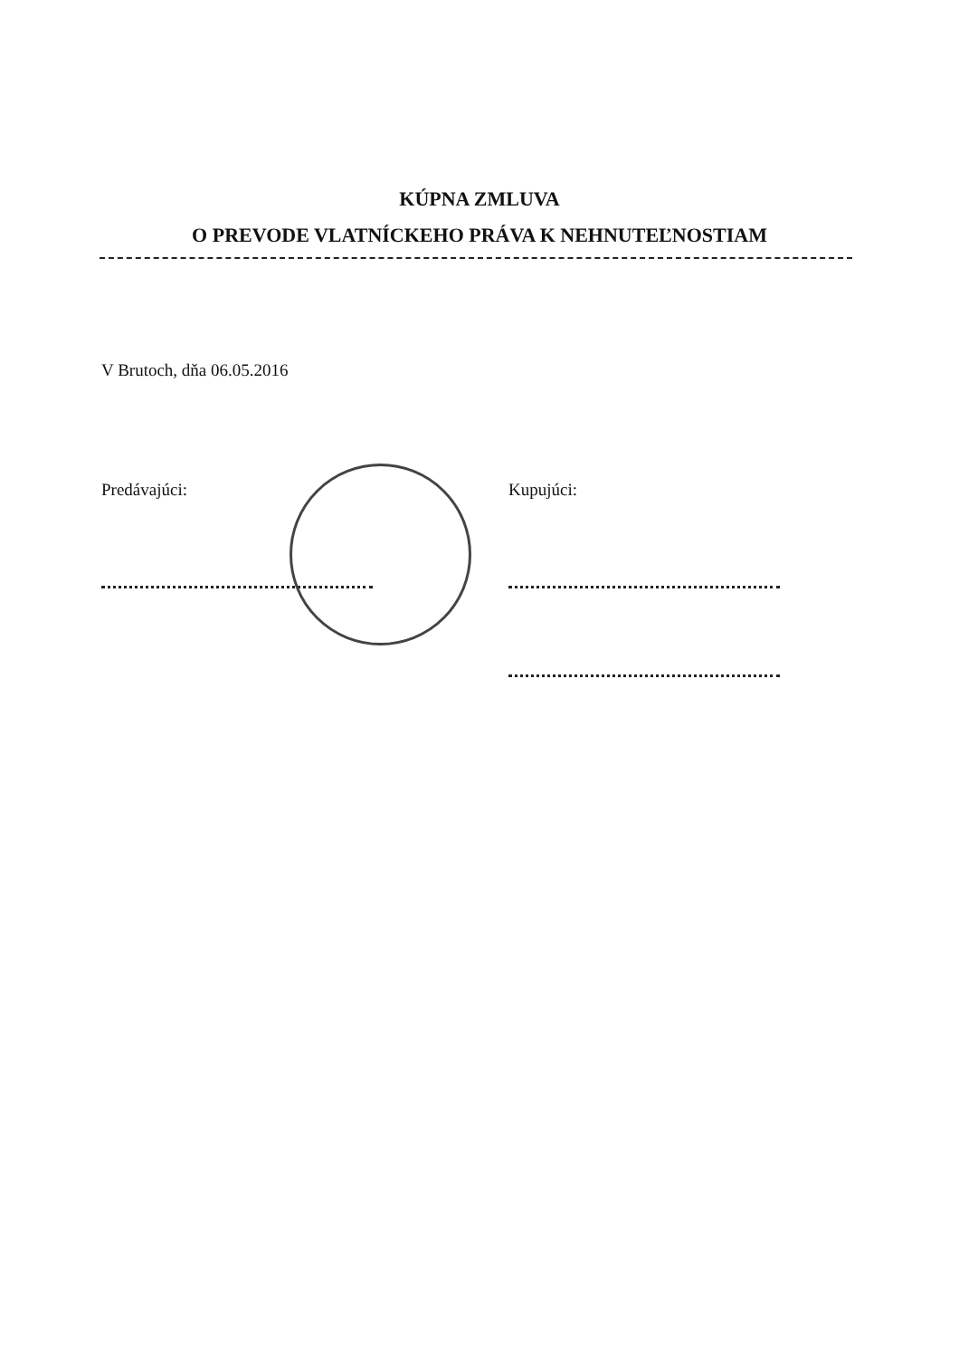KÚPNA ZMLUVA
O PREVODE VLATNÍCKEHO PRÁVA K NEHNUTEĽNOSTIAM
V Brutoch, dňa 06.05.2016
Predávajúci: Kupujúci: